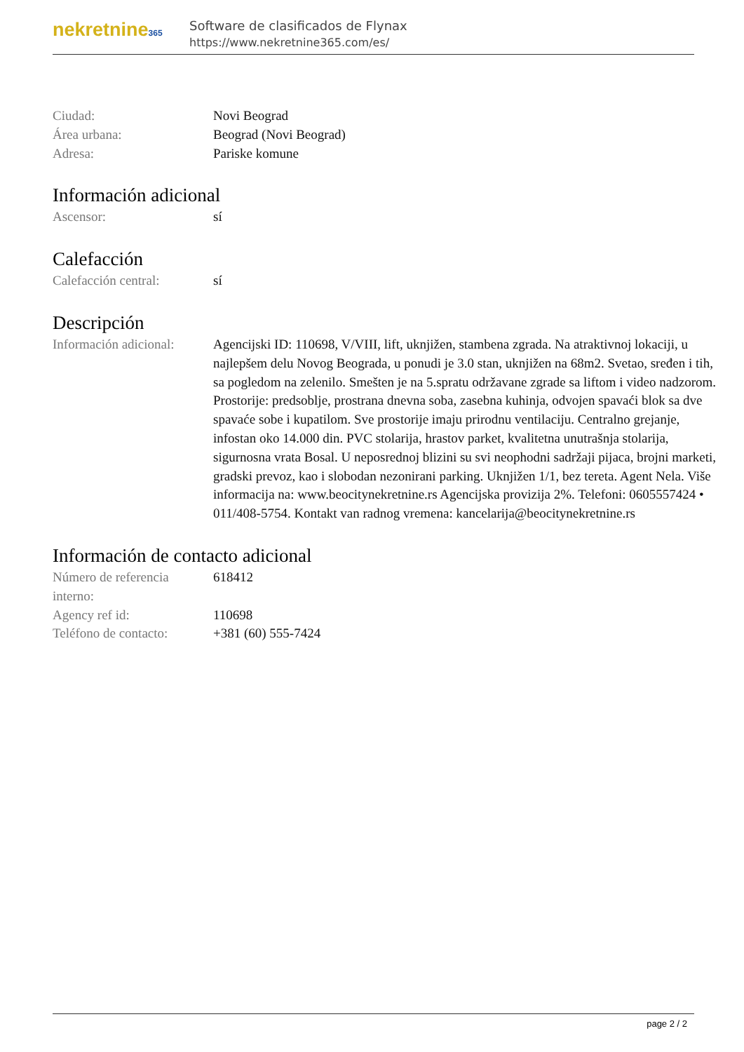nekretnine365
Software de clasificados de Flynax
https://www.nekretnine365.com/es/
Ciudad: Novi Beograd
Área urbana: Beograd (Novi Beograd)
Adresa: Pariske komune
Información adicional
Ascensor: sí
Calefacción
Calefacción central: sí
Descripción
Información adicional:
Agencijski ID: 110698, V/VIII, lift, uknjižen, stambena zgrada. Na atraktivnoj lokaciji, u najlepšem delu Novog Beograda, u ponudi je 3.0 stan, uknjižen na 68m2. Svetao, sređen i tih, sa pogledom na zelenilo. Smešten je na 5.spratu održavane zgrade sa liftom i video nadzorom. Prostorije: predsoblje, prostrana dnevna soba, zasebna kuhinja, odvojen spavaći blok sa dve spavaće sobe i kupatilom. Sve prostorije imaju prirodnu ventilaciju. Centralno grejanje, infostan oko 14.000 din. PVC stolarija, hrastov parket, kvalitetna unutrašnja stolarija, sigurnosna vrata Bosal. U neposrednoj blizini su svi neophodni sadržaji pijaca, brojni marketi, gradski prevoz, kao i slobodan nezonirani parking. Uknjižen 1/1, bez tereta. Agent Nela. Više informacija na: www.beocitynekretnine.rs Agencijska provizija 2%. Telefoni: 0605557424 • 011/408-5754. Kontakt van radnog vremena: kancelarija@beocitynekretnine.rs
Información de contacto adicional
Número de referencia interno:
618412
Agency ref id: 110698
Teléfono de contacto:
+381 (60) 555-7424
page 2 / 2